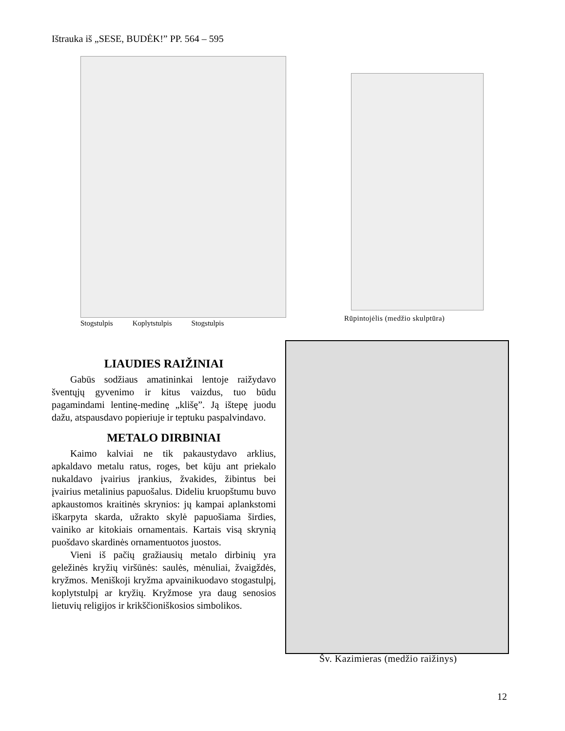Ištrauka iš „SESE, BUDĖK!” PP. 564 – 595
Stogstulpis Koplytstulpis Stogstulpis
Rūpintojėlis (medžio skulptūra)
LIAUDIES RAIŽINIAI
Gabūs sodžiaus amatininkai lentoje raižydavo šventųjų gyvenimo ir kitus vaizdus, tuo būdu pagamindami lentinę-medinę „klišę”. Ją ištepę juodu dažu, atspausdavo popieriuje ir teptuku paspalvindavo.
METALO DIRBINIAI
Kaimo kalviai ne tik pakaustydavo arklius, apkaldavo metalu ratus, roges, bet kūju ant priekalo nukaldavo įvairius įrankius, žvakides, žibintus bei įvairius metalinius papuošalus. Dideliu kruopštumu buvo apkaustomos kraitinės skrynios: jų kampai aplankstomi iškarpyta skarda, užrakto skylė papuošiama širdies, vainiko ar kitokiais ornamentais. Kartais visą skrynią puošdavo skardinės ornamentuotos juostos.
Vieni iš pačių gražiausių metalo dirbinių yra geležinės kryžių viršūnės: saulės, mėnuliai, žvaigždės, kryžmos. Meniškoji kryžma apvainikuodavo stogastulpį, koplytstulpį ar kryžių. Kryžmose yra daug senosios lietuvių religijos ir krikščioniškosios simbolikos.
Šv. Kazimieras (medžio raižinys)
12